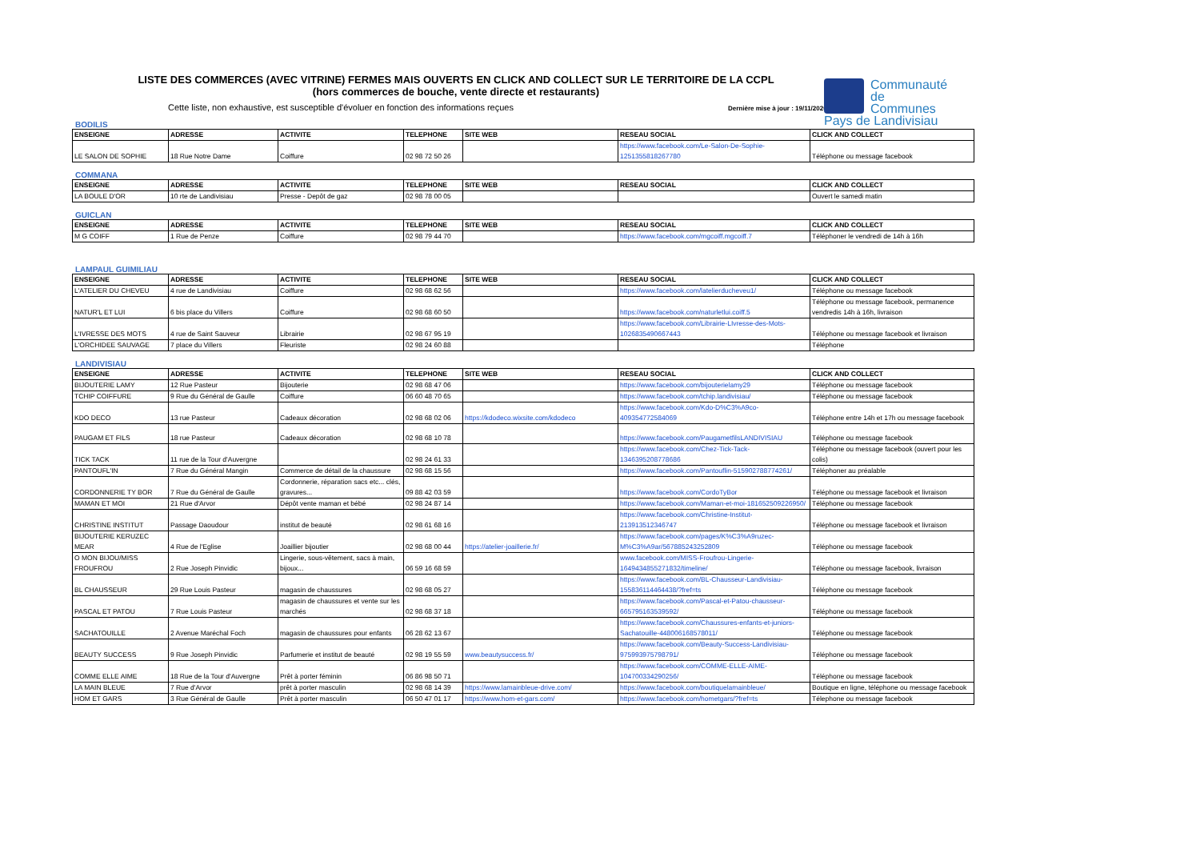LISTE DES COMMERCES (AVEC VITRINE) FERMES MAIS OUVERTS EN CLICK AND COLLECT SUR LE TERRITOIRE DE LA CCPL
(hors commerces de bouche, vente directe et restaurants)
Cette liste, non exhaustive, est susceptible d'évoluer en fonction des informations reçues
Dernière mise à jour : 19/11/2020
Communauté
de Communes
Pays de Landivisiau
BODILIS
| ENSEIGNE | ADRESSE | ACTIVITE | TELEPHONE | SITE WEB | RESEAU SOCIAL | CLICK AND COLLECT |
| --- | --- | --- | --- | --- | --- | --- |
| LE SALON DE SOPHIE | 18 Rue Notre Dame | Coiffure | 02 98 72 50 26 | | https://www.facebook.com/Le-Salon-De-Sophie-1251355818267780 | Téléphone ou message facebook |
COMMANA
| ENSEIGNE | ADRESSE | ACTIVITE | TELEPHONE | SITE WEB | RESEAU SOCIAL | CLICK AND COLLECT |
| --- | --- | --- | --- | --- | --- | --- |
| LA BOULE D'OR | 10 rte de Landivisiau | Presse - Depôt de gaz | 02 98 78 00 05 | | | Ouvert le samedi matin |
GUICLAN
| ENSEIGNE | ADRESSE | ACTIVITE | TELEPHONE | SITE WEB | RESEAU SOCIAL | CLICK AND COLLECT |
| --- | --- | --- | --- | --- | --- | --- |
| M G COIFF | 1 Rue de Penze | Coiffure | 02 98 79 44 70 | | https://www.facebook.com/mgcoiff.mgcoiff.7 | Téléphoner le vendredi de 14h à 16h |
LAMPAUL GUIMILIAU
| ENSEIGNE | ADRESSE | ACTIVITE | TELEPHONE | SITE WEB | RESEAU SOCIAL | CLICK AND COLLECT |
| --- | --- | --- | --- | --- | --- | --- |
| L'ATELIER DU CHEVEU | 4 rue de Landivisiau | Coiffure | 02 98 68 62 56 | | https://www.facebook.com/latelierducheveu1/ | Téléphone ou message facebook |
| NATUR'L ET LUI | 6 bis place du Villers | Coiffure | 02 98 68 60 50 | | https://www.facebook.com/naturletlui.coiff.5 | Téléphone ou message facebook, permanence vendredis 14h à 16h, livraison |
| L'IVRESSE DES MOTS | 4 rue de Saint Sauveur | Librairie | 02 98 67 95 19 | | https://www.facebook.com/Librairie-LIvresse-des-Mots-1026835490667443 | Téléphone ou message facebook et livraison |
| L'ORCHIDEE SAUVAGE | 7 place du Villers | Fleuriste | 02 98 24 60 88 | | | Téléphone |
LANDIVISIAU
| ENSEIGNE | ADRESSE | ACTIVITE | TELEPHONE | SITE WEB | RESEAU SOCIAL | CLICK AND COLLECT |
| --- | --- | --- | --- | --- | --- | --- |
| BIJOUTERIE LAMY | 12 Rue Pasteur | Bijouterie | 02 98 68 47 06 | | https://www.facebook.com/bijouterielamy29 | Téléphone ou message facebook |
| TCHIP COIFFURE | 9 Rue du Général de Gaulle | Coiffure | 06 60 48 70 65 | | https://www.facebook.com/tchip.landivisiau/ | Téléphone ou message facebook |
| KDO DECO | 13 rue Pasteur | Cadeaux décoration | 02 98 68 02 06 | https://kdodeco.wixsite.com/kdodeco | https://www.facebook.com/Kdo-D%C3%A9co-409354772584069 | Téléphone entre 14h et 17h ou message facebook |
| PAUGAM ET FILS | 18 rue Pasteur | Cadeaux décoration | 02 98 68 10 78 | | https://www.facebook.com/PaugametfilsLANDIVISIAU | Téléphone ou message facebook |
| TICK TACK | 11 rue de la Tour d'Auvergne | | 02 98 24 61 33 | | https://www.facebook.com/Chez-Tick-Tack-1346395208778686 | Téléphone ou message facebook (ouvert pour les colis) |
| PANTOUFL'IN | 7 Rue du Général Mangin | Commerce de détail de la chaussure | 02 98 68 15 56 | | https://www.facebook.com/Pantouflin-515902788774261/ | Téléphoner au préalable |
| CORDONNERIE TY BOR | 7 Rue du Général de Gaulle | Cordonnerie, réparation sacs etc... clés, gravures... | 09 88 42 03 59 | | https://www.facebook.com/CordoTyBor | Téléphone ou message facebook et livraison |
| MAMAN ET MOI | 21 Rue d'Arvor | Dépôt vente maman et bébé | 02 98 24 87 14 | | https://www.facebook.com/Maman-et-moi-181652509226950/ | Téléphone ou message facebook |
| CHRISTINE INSTITUT | Passage Daoudour | institut de beauté | 02 98 61 68 16 | | https://www.facebook.com/Christine-Institut-213913512346747 | Téléphone ou message facebook et livraison |
| BIJOUTERIE KERUZEC MEAR | 4 Rue de l'Eglise | Joaillier bijoutier | 02 98 68 00 44 | https://atelier-joaillerie.fr/ | https://www.facebook.com/pages/K%C3%A9ruzec-M%C3%A9ar/567885243252809 | Téléphone ou message facebook |
| O MON BIJOU/MISS FROUFROU | 2 Rue Joseph Pinvidic | Lingerie, sous-vêtement, sacs à main, bijoux... | 06 59 16 68 59 | | www.facebook.com/MISS-Froufrou-Lingerie-1649434855271832/timeline/ | Téléphone ou message facebook, livraison |
| BL CHAUSSEUR | 29 Rue Louis Pasteur | magasin de chaussures | 02 98 68 05 27 | | https://www.facebook.com/BL-Chausseur-Landivisiau-155836114464438/?fref=ts | Téléphone ou message facebook |
| PASCAL ET PATOU | 7 Rue Louis Pasteur | magasin de chaussures et vente sur les marchés | 02 98 68 37 18 | | https://www.facebook.com/Pascal-et-Patou-chausseur-665795163539592/ | Téléphone ou message facebook |
| SACHATOUILLE | 2 Avenue Maréchal Foch | magasin de chaussures pour enfants | 06 28 62 13 67 | | https://www.facebook.com/Chaussures-enfants-et-juniors-Sachatouille-448006168578011/ | Téléphone ou message facebook |
| BEAUTY SUCCESS | 9 Rue Joseph Pinvidic | Parfumerie et institut de beauté | 02 98 19 55 59 | www.beautysuccess.fr/ | https://www.facebook.com/Beauty-Success-Landivisiau-975993975798791/ | Téléphone ou message facebook |
| COMME ELLE AIME | 18 Rue de la Tour d'Auvergne | Prêt à porter féminin | 06 86 98 50 71 | | https://www.facebook.com/COMME-ELLE-AIME-104700334290256/ | Téléphone ou message facebook |
| LA MAIN BLEUE | 7 Rue d'Arvor | prêt à porter masculin | 02 98 68 14 39 | https://www.lamainbleue-drive.com/ | https://www.facebook.com/boutiquelamainbleue/ | Boutique en ligne, téléphone ou message facebook |
| HOM ET GARS | 3 Rue Général de Gaulle | Prêt à porter masculin | 06 50 47 01 17 | https://www.hom-et-gars.com/ | https://www.facebook.com/hometgars/?fref=ts | Télephone ou message facebook |